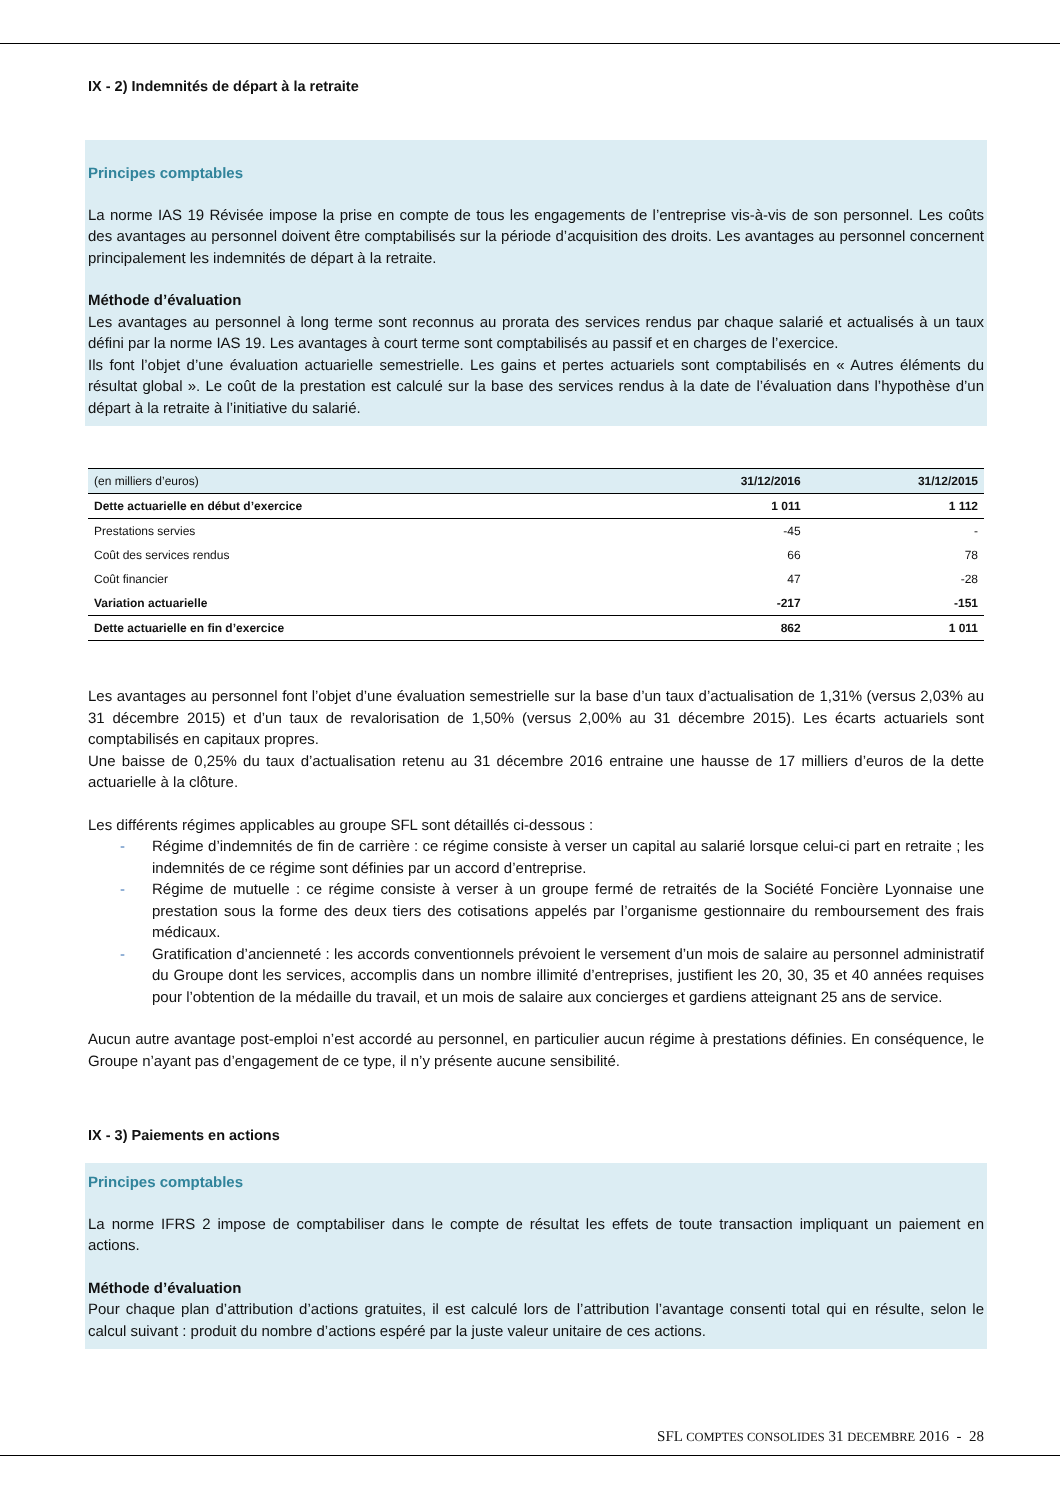IX - 2) Indemnités de départ à la retraite
Principes comptables
La norme IAS 19 Révisée impose la prise en compte de tous les engagements de l’entreprise vis-à-vis de son personnel. Les coûts des avantages au personnel doivent être comptabilisés sur la période d’acquisition des droits. Les avantages au personnel concernent principalement les indemnités de départ à la retraite.
Méthode d’évaluation
Les avantages au personnel à long terme sont reconnus au prorata des services rendus par chaque salarié et actualisés à un taux défini par la norme IAS 19. Les avantages à court terme sont comptabilisés au passif et en charges de l’exercice.
Ils font l’objet d’une évaluation actuarielle semestrielle. Les gains et pertes actuariels sont comptabilisés en « Autres éléments du résultat global ». Le coût de la prestation est calculé sur la base des services rendus à la date de l’évaluation dans l’hypothèse d’un départ à la retraite à l’initiative du salarié.
| (en milliers d’euros) | 31/12/2016 | 31/12/2015 |
| --- | --- | --- |
| Dette actuarielle en début d’exercice | 1 011 | 1 112 |
| Prestations servies | -45 | - |
| Coût des services rendus | 66 | 78 |
| Coût financier | 47 | -28 |
| Variation actuarielle | -217 | -151 |
| Dette actuarielle en fin d’exercice | 862 | 1 011 |
Les avantages au personnel font l’objet d’une évaluation semestrielle sur la base d’un taux d’actualisation de 1,31% (versus 2,03% au 31 décembre 2015) et d’un taux de revalorisation de 1,50% (versus 2,00% au 31 décembre 2015). Les écarts actuariels sont comptabilisés en capitaux propres.
Une baisse de 0,25% du taux d’actualisation retenu au 31 décembre 2016 entraine une hausse de 17 milliers d’euros de la dette actuarielle à la clôture.
Les différents régimes applicables au groupe SFL sont détaillés ci-dessous :
- Régime d’indemnités de fin de carrière : ce régime consiste à verser un capital au salarié lorsque celui-ci part en retraite ; les indemnités de ce régime sont définies par un accord d’entreprise.
- Régime de mutuelle : ce régime consiste à verser à un groupe fermé de retraités de la Société Foncière Lyonnaise une prestation sous la forme des deux tiers des cotisations appelés par l’organisme gestionnaire du remboursement des frais médicaux.
- Gratification d’ancienneté : les accords conventionnels prévoient le versement d’un mois de salaire au personnel administratif du Groupe dont les services, accomplis dans un nombre illimité d’entreprises, justifient les 20, 30, 35 et 40 années requises pour l’obtention de la médaille du travail, et un mois de salaire aux concierges et gardiens atteignant 25 ans de service.
Aucun autre avantage post-emploi n’est accordé au personnel, en particulier aucun régime à prestations définies. En conséquence, le Groupe n’ayant pas d’engagement de ce type, il n’y présente aucune sensibilité.
IX - 3) Paiements en actions
Principes comptables
La norme IFRS 2 impose de comptabiliser dans le compte de résultat les effets de toute transaction impliquant un paiement en actions.
Méthode d’évaluation
Pour chaque plan d’attribution d’actions gratuites, il est calculé lors de l’attribution l’avantage consenti total qui en résulte, selon le calcul suivant : produit du nombre d’actions espéré par la juste valeur unitaire de ces actions.
SFL COMPTES CONSOLIDES 31 DECEMBRE 2016 - 28